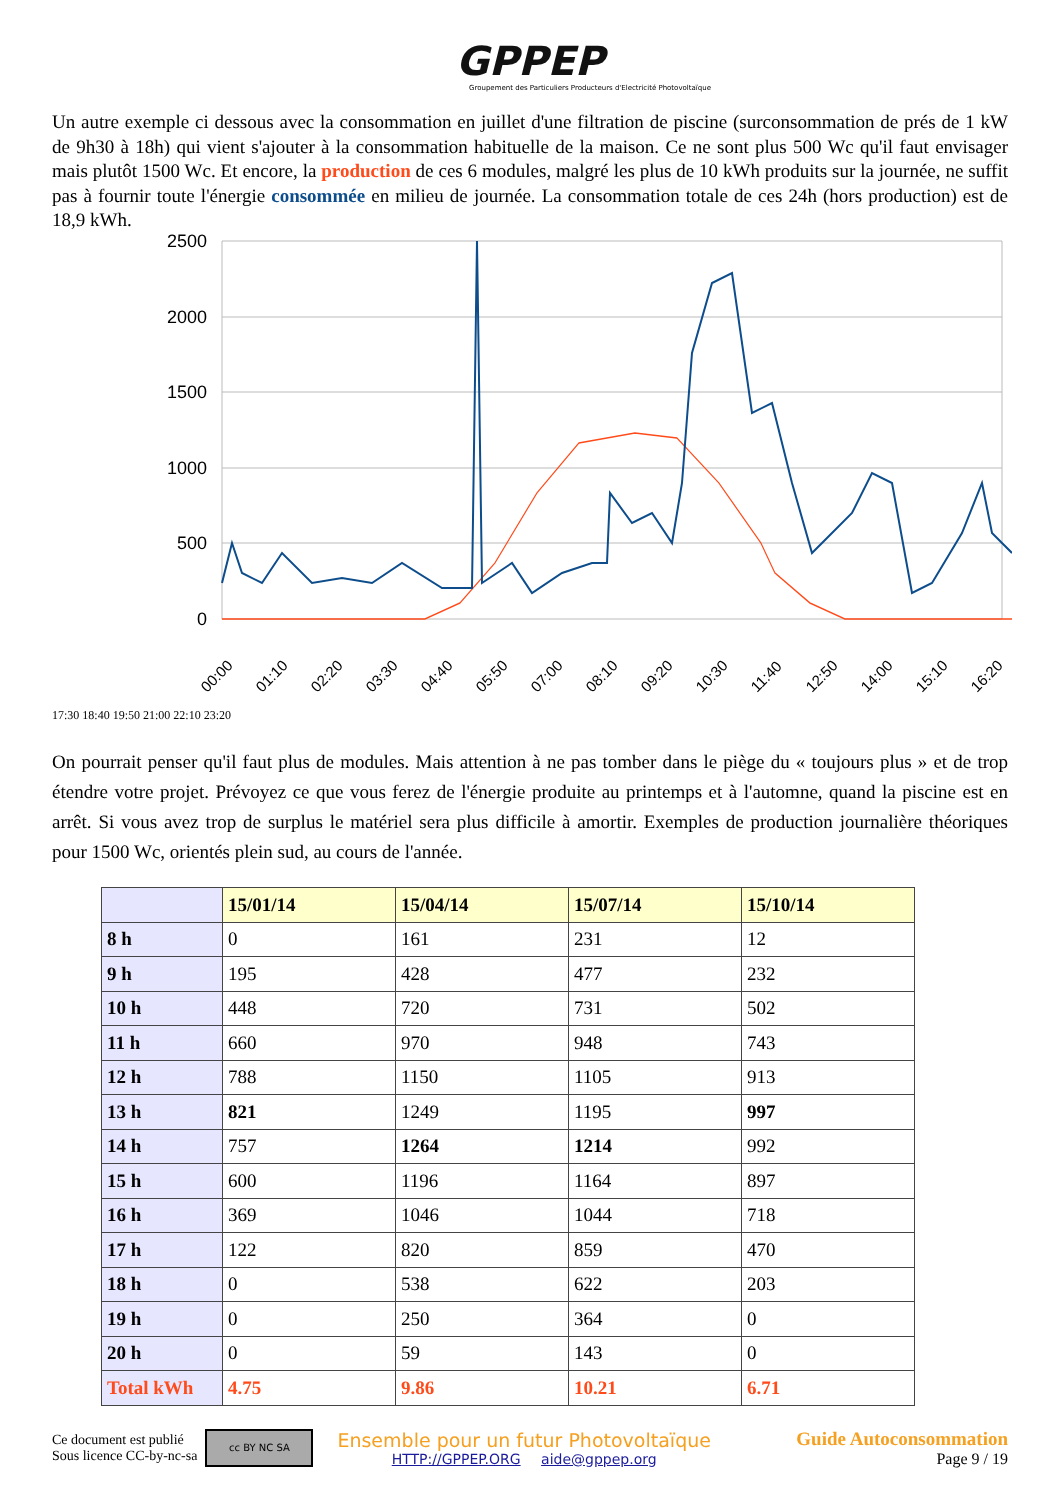GPPEP
Groupement des Particuliers Producteurs d'Electricité Photovoltaïque
Un autre exemple ci dessous avec la consommation en juillet d'une filtration de piscine (surconsommation de prés de 1 kW de 9h30 à 18h) qui vient s'ajouter à la consommation habituelle de la maison. Ce ne sont plus 500 Wc qu'il faut envisager mais plutôt 1500 Wc. Et encore, la production de ces 6 modules, malgré les plus de 10 kWh produits sur la journée, ne suffit pas à fournir toute l'énergie consommée en milieu de journée. La consommation totale de ces 24h (hors production) est de 18,9 kWh.
2500
2000
1500
1000
500
0
00:00
01:10
02:20
03:30
04:40
05:50
07:00
08:10
09:20
10:30
11:40
12:50
14:00
15:10
16:20
17:30 18:40 19:50 21:00 22:10 23:20
On pourrait penser qu'il faut plus de modules. Mais attention à ne pas tomber dans le piège du « toujours plus » et de trop étendre votre projet. Prévoyez ce que vous ferez de l'énergie produite au printemps et à l'automne, quand la piscine est en arrêt. Si vous avez trop de surplus le matériel sera plus difficile à amortir. Exemples de production journalière théoriques pour 1500 Wc, orientés plein sud, au cours de l'année.
| | 15/01/14 | 15/04/14 | 15/07/14 | 15/10/14 |
| --- | --- | --- | --- | --- |
| 8 h | 0 | 161 | 231 | 12 |
| 9 h | 195 | 428 | 477 | 232 |
| 10 h | 448 | 720 | 731 | 502 |
| 11 h | 660 | 970 | 948 | 743 |
| 12 h | 788 | 1150 | 1105 | 913 |
| 13 h | 821 | 1249 | 1195 | 997 |
| 14 h | 757 | 1264 | 1214 | 992 |
| 15 h | 600 | 1196 | 1164 | 897 |
| 16 h | 369 | 1046 | 1044 | 718 |
| 17 h | 122 | 820 | 859 | 470 |
| 18 h | 0 | 538 | 622 | 203 |
| 19 h | 0 | 250 | 364 | 0 |
| 20 h | 0 | 59 | 143 | 0 |
| Total kWh | 4.75 | 9.86 | 10.21 | 6.71 |
Ce document est publié
Sous licence CC-by-nc-sa
cc BY NC SA
Ensemble pour un futur Photovoltaïque
HTTP://GPPEP.ORG aide@gppep.org
Guide Autoconsommation
Page 9 / 19